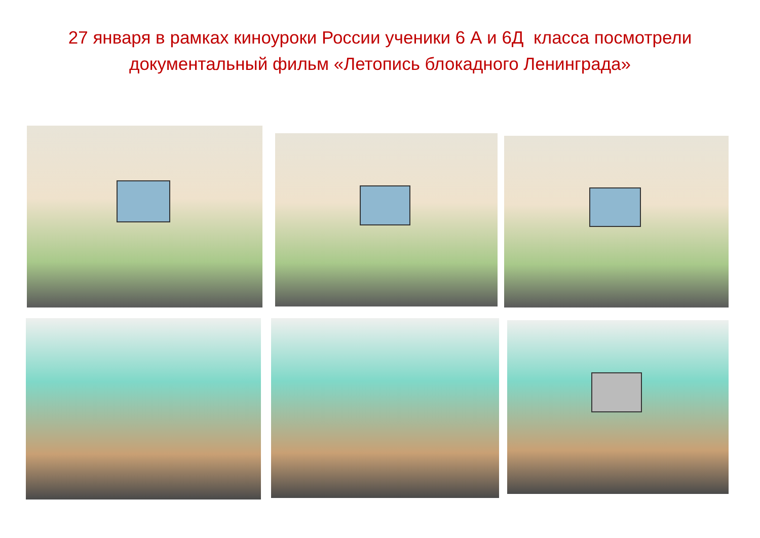27 января в рамках киноуроки России ученики 6 А и 6Д класса посмотрели
документальный фильм «Летопись блокадного Ленинграда»